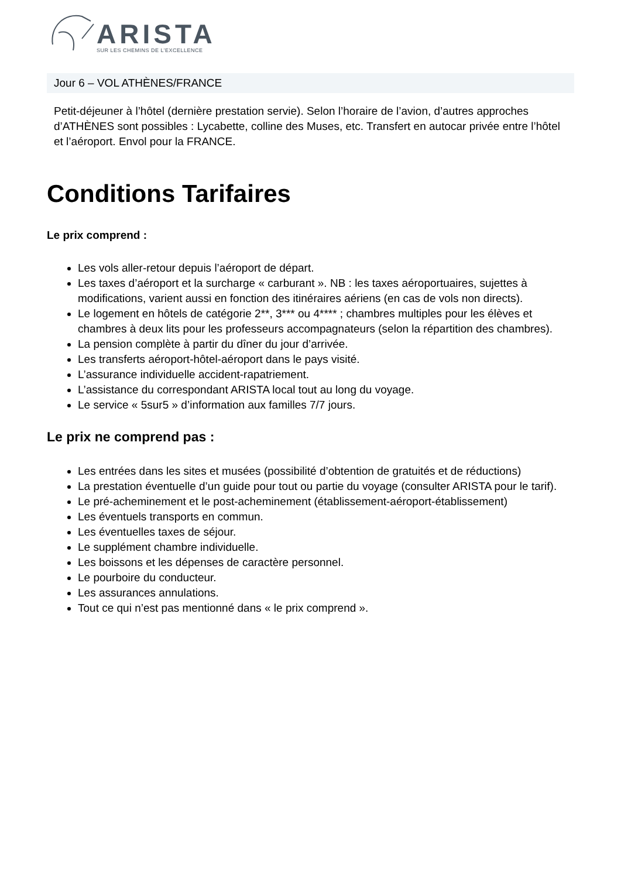ARISTA
SUR LES CHEMINS DE L’EXCELLENCE
Jour 6 – VOL ATHÈNES/FRANCE
Petit-déjeuner à l’hôtel (dernière prestation servie). Selon l’horaire de l’avion, d’autres approches d’ATHÈNES sont possibles : Lycabette, colline des Muses, etc. Transfert en autocar privée entre l’hôtel et l’aéroport. Envol pour la FRANCE.
Conditions Tarifaires
Le prix comprend :
Les vols aller-retour depuis l’aéroport de départ.
Les taxes d’aéroport et la surcharge « carburant ». NB : les taxes aéroportuaires, sujettes à modifications, varient aussi en fonction des itinéraires aériens (en cas de vols non directs).
Le logement en hôtels de catégorie 2**, 3*** ou 4**** ; chambres multiples pour les élèves et chambres à deux lits pour les professeurs accompagnateurs (selon la répartition des chambres).
La pension complète à partir du dîner du jour d’arrivée.
Les transferts aéroport-hôtel-aéroport dans le pays visité.
L’assurance individuelle accident-rapatriement.
L’assistance du correspondant ARISTA local tout au long du voyage.
Le service « 5sur5 » d’information aux familles 7/7 jours.
Le prix ne comprend pas :
Les entrées dans les sites et musées (possibilité d’obtention de gratuités et de réductions)
La prestation éventuelle d’un guide pour tout ou partie du voyage (consulter ARISTA pour le tarif).
Le pré-acheminement et le post-acheminement (établissement-aéroport-établissement)
Les éventuels transports en commun.
Les éventuelles taxes de séjour.
Le supplément chambre individuelle.
Les boissons et les dépenses de caractère personnel.
Le pourboire du conducteur.
Les assurances annulations.
Tout ce qui n’est pas mentionné dans « le prix comprend ».